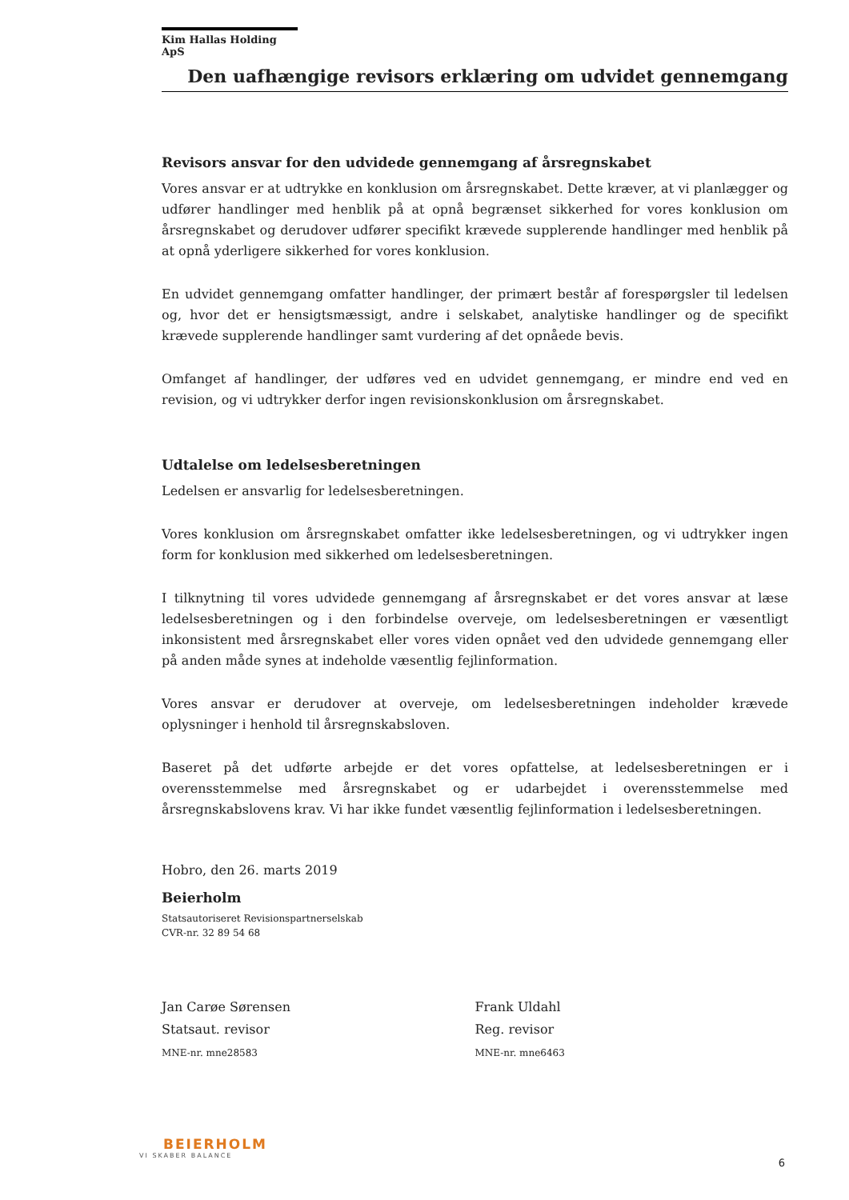Kim Hallas Holding ApS
Den uafhængige revisors erklæring om udvidet gennemgang
Revisors ansvar for den udvidede gennemgang af årsregnskabet
Vores ansvar er at udtrykke en konklusion om årsregnskabet. Dette kræver, at vi planlægger og udfører handlinger med henblik på at opnå begrænset sikkerhed for vores konklusion om årsregnskabet og derudover udfører specifikt krævede supplerende handlinger med henblik på at opnå yderligere sikkerhed for vores konklusion.
En udvidet gennemgang omfatter handlinger, der primært består af forespørgsler til ledelsen og, hvor det er hensigtsmæssigt, andre i selskabet, analytiske handlinger og de specifikt krævede supplerende handlinger samt vurdering af det opnåede bevis.
Omfanget af handlinger, der udføres ved en udvidet gennemgang, er mindre end ved en revision, og vi udtrykker derfor ingen revisionskonklusion om årsregnskabet.
Udtalelse om ledelsesberetningen
Ledelsen er ansvarlig for ledelsesberetningen.
Vores konklusion om årsregnskabet omfatter ikke ledelsesberetningen, og vi udtrykker ingen form for konklusion med sikkerhed om ledelsesberetningen.
I tilknytning til vores udvidede gennemgang af årsregnskabet er det vores ansvar at læse ledelsesberetningen og i den forbindelse overveje, om ledelsesberetningen er væsentligt inkonsistent med årsregnskabet eller vores viden opnået ved den udvidede gennemgang eller på anden måde synes at indeholde væsentlig fejlinformation.
Vores ansvar er derudover at overveje, om ledelsesberetningen indeholder krævede oplysninger i henhold til årsregnskabsloven.
Baseret på det udførte arbejde er det vores opfattelse, at ledelsesberetningen er i overensstemmelse med årsregnskabet og er udarbejdet i overensstemmelse med årsregnskabslovens krav. Vi har ikke fundet væsentlig fejlinformation i ledelsesberetningen.
Hobro, den 26. marts 2019
Beierholm
Statsautoriseret Revisionspartnerselskab
CVR-nr. 32 89 54 68
Jan Carøe Sørensen
Statsaut. revisor
MNE-nr. mne28583
Frank Uldahl
Reg. revisor
MNE-nr. mne6463
BEIERHOLM
VI SKABER BALANCE
6